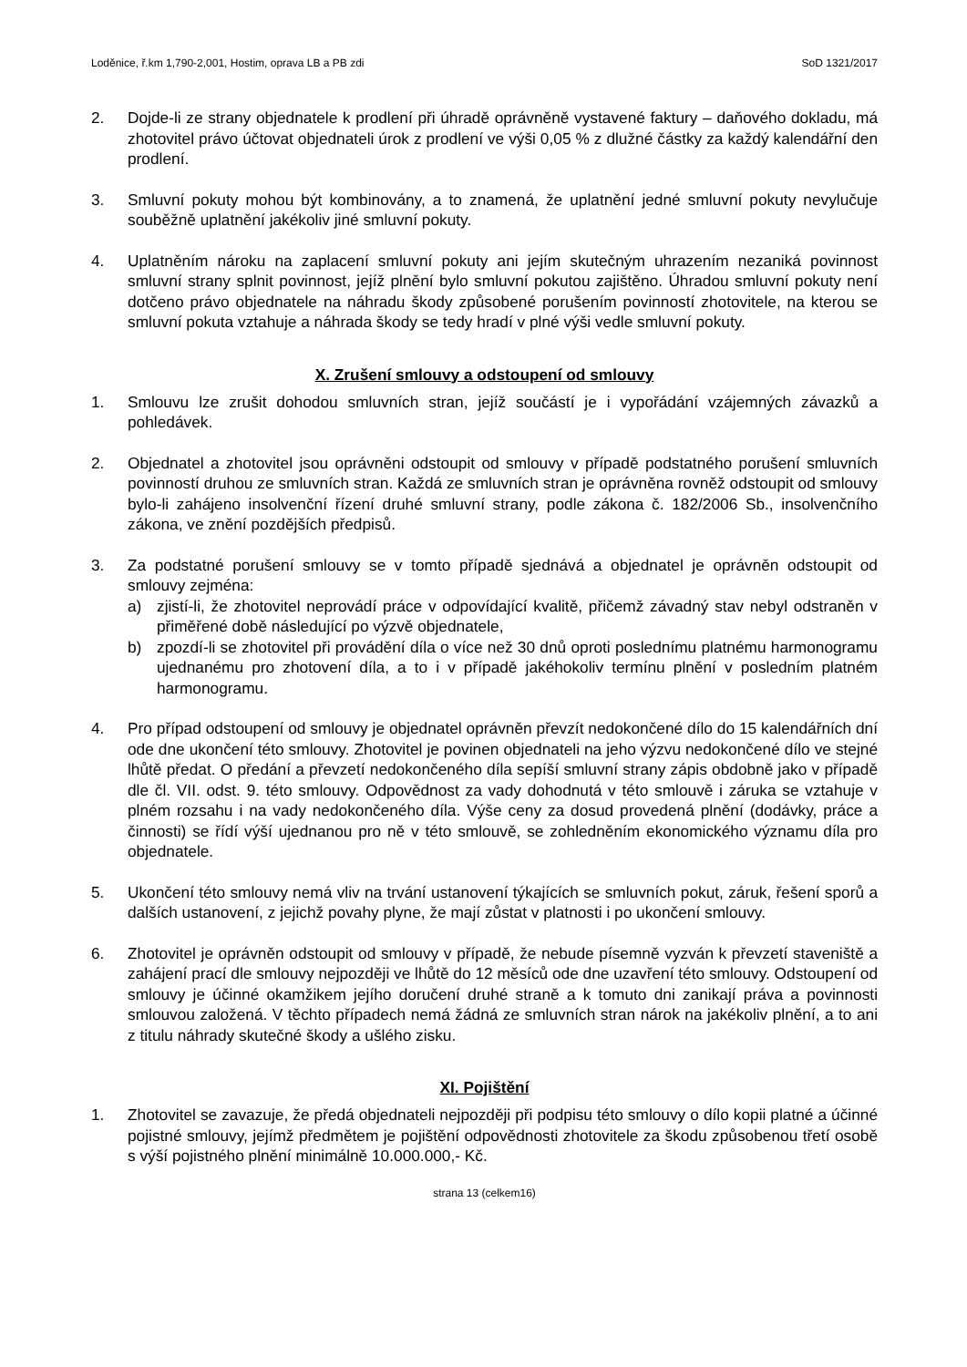Loděnice, ř.km 1,790-2,001, Hostim, oprava LB a PB zdi SoD 1321/2017
2. Dojde-li ze strany objednatele k prodlení při úhradě oprávněně vystavené faktury – daňového dokladu, má zhotovitel právo účtovat objednateli úrok z prodlení ve výši 0,05 % z dlužné částky za každý kalendářní den prodlení.
3. Smluvní pokuty mohou být kombinovány, a to znamená, že uplatnění jedné smluvní pokuty nevylučuje souběžně uplatnění jakékoliv jiné smluvní pokuty.
4. Uplatněním nároku na zaplacení smluvní pokuty ani jejím skutečným uhrazením nezaniká povinnost smluvní strany splnit povinnost, jejíž plnění bylo smluvní pokutou zajištěno. Úhradou smluvní pokuty není dotčeno právo objednatele na náhradu škody způsobené porušením povinností zhotovitele, na kterou se smluvní pokuta vztahuje a náhrada škody se tedy hradí v plné výši vedle smluvní pokuty.
X. Zrušení smlouvy a odstoupení od smlouvy
1. Smlouvu lze zrušit dohodou smluvních stran, jejíž součástí je i vypořádání vzájemných závazků a pohledávek.
2. Objednatel a zhotovitel jsou oprávněni odstoupit od smlouvy v případě podstatného porušení smluvních povinností druhou ze smluvních stran. Každá ze smluvních stran je oprávněna rovněž odstoupit od smlouvy bylo-li zahájeno insolvenční řízení druhé smluvní strany, podle zákona č. 182/2006 Sb., insolvenčního zákona, ve znění pozdějších předpisů.
3. Za podstatné porušení smlouvy se v tomto případě sjednává a objednatel je oprávněn odstoupit od smlouvy zejména:
a) zjistí-li, že zhotovitel neprovádí práce v odpovídající kvalitě, přičemž závadný stav nebyl odstraněn v přiměřené době následující po výzvě objednatele,
b) zpozdí-li se zhotovitel při provádění díla o více než 30 dnů oproti poslednímu platnému harmonogramu ujednanému pro zhotovení díla, a to i v případě jakéhokoliv termínu plnění v posledním platném harmonogramu.
4. Pro případ odstoupení od smlouvy je objednatel oprávněn převzít nedokončené dílo do 15 kalendářních dní ode dne ukončení této smlouvy. Zhotovitel je povinen objednateli na jeho výzvu nedokončené dílo ve stejné lhůtě předat. O předání a převzetí nedokončeného díla sepíší smluvní strany zápis obdobně jako v případě dle čl. VII. odst. 9. této smlouvy. Odpovědnost za vady dohodnutá v této smlouvě i záruka se vztahuje v plném rozsahu i na vady nedokončeného díla. Výše ceny za dosud provedená plnění (dodávky, práce a činnosti) se řídí výší ujednanou pro ně v této smlouvě, se zohledněním ekonomického významu díla pro objednatele.
5. Ukončení této smlouvy nemá vliv na trvání ustanovení týkajících se smluvních pokut, záruk, řešení sporů a dalších ustanovení, z jejichž povahy plyne, že mají zůstat v platnosti i po ukončení smlouvy.
6. Zhotovitel je oprávněn odstoupit od smlouvy v případě, že nebude písemně vyzván k převzetí staveniště a zahájení prací dle smlouvy nejpozději ve lhůtě do 12 měsíců ode dne uzavření této smlouvy. Odstoupení od smlouvy je účinné okamžikem jejího doručení druhé straně a k tomuto dni zanikají práva a povinnosti smlouvou založená. V těchto případech nemá žádná ze smluvních stran nárok na jakékoliv plnění, a to ani z titulu náhrady skutečné škody a ušlého zisku.
XI. Pojištění
1. Zhotovitel se zavazuje, že předá objednateli nejpozději při podpisu této smlouvy o dílo kopii platné a účinné pojistné smlouvy, jejímž předmětem je pojištění odpovědnosti zhotovitele za škodu způsobenou třetí osobě s výší pojistného plnění minimálně 10.000.000,- Kč.
strana 13 (celkem16)